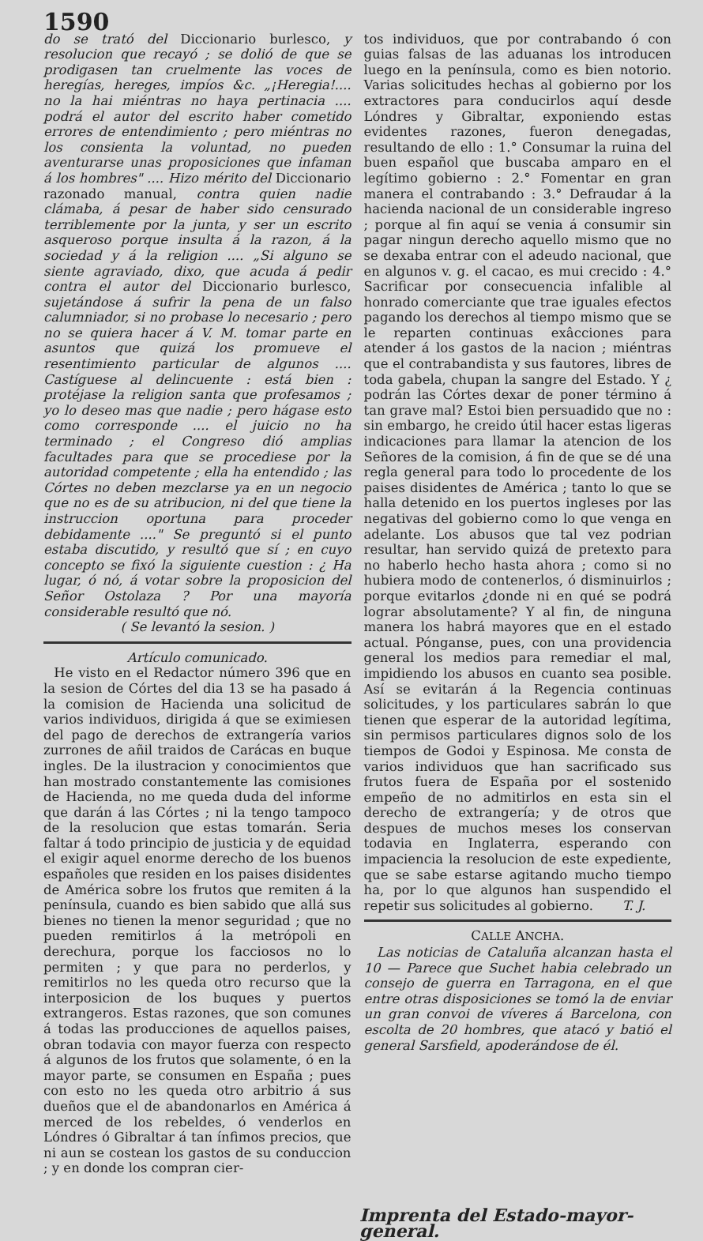1590
do se trató del Diccionario burlesco, y resolucion que recayó ; se dolió de que se prodigasen tan cruelmente las voces de heregías, hereges, impíos &c. „¡Heregia!.... no la hai miéntras no haya pertinacia .... podrá el autor del escrito haber cometido errores de entendimiento ; pero miéntras no los consienta la voluntad, no pueden aventurarse unas proposiciones que infaman á los hombres" .... Hizo mérito del Diccionario razonado manual, contra quien nadie clámaba, á pesar de haber sido censurado terriblemente por la junta, y ser un escrito asqueroso porque insulta á la razon, á la sociedad y á la religion .... „Si alguno se siente agraviado, dixo, que acuda á pedir contra el autor del Diccionario burlesco, sujetándose á sufrir la pena de un falso calumniador, si no probase lo necesario ; pero no se quiera hacer á V. M. tomar parte en asuntos que quizá los promueve el resentimiento particular de algunos .... Castíguese al delincuente : está bien : protéjase la religion santa que profesamos ; yo lo deseo mas que nadie ; pero hágase esto como corresponde .... el juicio no ha terminado ; el Congreso dió amplias facultades para que se procediese por la autoridad competente ; ella ha entendido ; las Córtes no deben mezclarse ya en un negocio que no es de su atribucion, ni del que tiene la instruccion oportuna para proceder debidamente ...." Se preguntó si el punto estaba discutido, y resultó que sí ; en cuyo concepto se fixó la siguiente cuestion : ¿ Ha lugar, ó nó, á votar sobre la proposicion del Señor Ostolaza ? Por una mayoría considerable resultó que nó.
( Se levantó la sesion. )
Artículo comunicado.
He visto en el Redactor número 396 que en la sesion de Córtes del dia 13 se ha pasado á la comision de Hacienda una solicitud de varios individuos, dirigida á que se eximiesen del pago de derechos de extrangería varios zurrones de añil traidos de Carácas en buque ingles. De la ilustracion y conocimientos que han mostrado constantemente las comisiones de Hacienda, no me queda duda del informe que darán á las Córtes ; ni la tengo tampoco de la resolucion que estas tomarán. Seria faltar á todo principio de justicia y de equidad el exigir aquel enorme derecho de los buenos españoles que residen en los paises disidentes de América sobre los frutos que remiten á la península, cuando es bien sabido que allá sus bienes no tienen la menor seguridad ; que no pueden remitirlos á la metrópoli en derechura, porque los facciosos no lo permiten ; y que para no perderlos, y remitirlos no les queda otro recurso que la interposicion de los buques y puertos extrangeros. Estas razones, que son comunes á todas las producciones de aquellos paises, obran todavia con mayor fuerza con respecto á algunos de los frutos que solamente, ó en la mayor parte, se consumen en España ; pues con esto no les queda otro arbitrio á sus dueños que el de abandonarlos en América á merced de los rebeldes, ó venderlos en Lóndres ó Gibraltar á tan ínfimos precios, que ni aun se costean los gastos de su conduccion ; y en donde los compran cier-
tos individuos, que por contrabando ó con guias falsas de las aduanas los introducen luego en la península, como es bien notorio. Varias solicitudes hechas al gobierno por los extractores para conducirlos aquí desde Lóndres y Gibraltar, exponiendo estas evidentes razones, fueron denegadas, resultando de ello : 1.° Consumar la ruina del buen español que buscaba amparo en el legítimo gobierno : 2.° Fomentar en gran manera el contrabando : 3.° Defraudar á la hacienda nacional de un considerable ingreso ; porque al fin aquí se venia á consumir sin pagar ningun derecho aquello mismo que no se dexaba entrar con el adeudo nacional, que en algunos v. g. el cacao, es mui crecido : 4.° Sacrificar por consecuencia infalible al honrado comerciante que trae iguales efectos pagando los derechos al tiempo mismo que se le reparten continuas exâcciones para atender á los gastos de la nacion ; miéntras que el contrabandista y sus fautores, libres de toda gabela, chupan la sangre del Estado. Y ¿ podrán las Córtes dexar de poner término á tan grave mal? Estoi bien persuadido que no : sin embargo, he creido útil hacer estas ligeras indicaciones para llamar la atencion de los Señores de la comision, á fin de que se dé una regla general para todo lo procedente de los paises disidentes de América ; tanto lo que se halla detenido en los puertos ingleses por las negativas del gobierno como lo que venga en adelante. Los abusos que tal vez podrian resultar, han servido quizá de pretexto para no haberlo hecho hasta ahora ; como si no hubiera modo de contenerlos, ó disminuirlos ; porque evitarlos ¿donde ni en qué se podrá lograr absolutamente? Y al fin, de ninguna manera los habrá mayores que en el estado actual. Pónganse, pues, con una providencia general los medios para remediar el mal, impidiendo los abusos en cuanto sea posible. Así se evitarán á la Regencia continuas solicitudes, y los particulares sabrán lo que tienen que esperar de la autoridad legítima, sin permisos particulares dignos solo de los tiempos de Godoi y Espinosa. Me consta de varios individuos que han sacrificado sus frutos fuera de España por el sostenido empeño de no admitirlos en esta sin el derecho de extrangería; y de otros que despues de muchos meses los conservan todavia en Inglaterra, esperando con impaciencia la resolucion de este expediente, que se sabe estarse agitando mucho tiempo ha, por lo que algunos han suspendido el repetir sus solicitudes al gobierno. T. J.
CALLE ANCHA.
Las noticias de Cataluña alcanzan hasta el 10 — Parece que Suchet habia celebrado un consejo de guerra en Tarragona, en el que entre otras disposiciones se tomó la de enviar un gran convoi de víveres á Barcelona, con escolta de 20 hombres, que atacó y batió el general Sarsfield, apoderándose de él.
Imprenta del Estado-mayor-general.